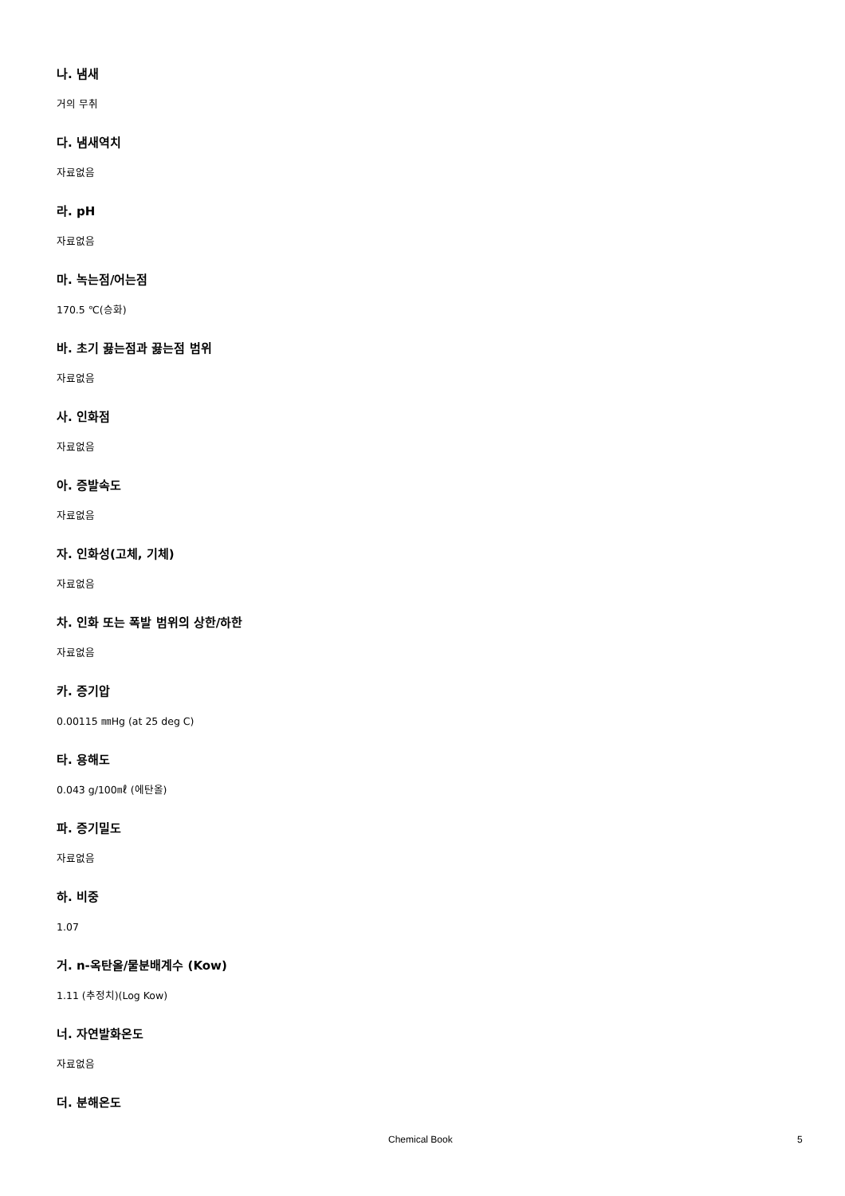나. 냄새
거의 무취
다. 냄새역치
자료없음
라. pH
자료없음
마. 녹는점/어는점
170.5 ℃(승화)
바. 초기 끓는점과 끓는점 범위
자료없음
사. 인화점
자료없음
아. 증발속도
자료없음
자. 인화성(고체, 기체)
자료없음
차. 인화 또는 폭발 범위의 상한/하한
자료없음
카. 증기압
0.00115 ㎜Hg (at 25 deg C)
타. 용해도
0.043 g/100㎖ (에탄올)
파. 증기밀도
자료없음
하. 비중
1.07
거. n-옥탄올/물분배계수 (Kow)
1.11 (추정치)(Log Kow)
너. 자연발화온도
자료없음
더. 분해온도
Chemical Book 5